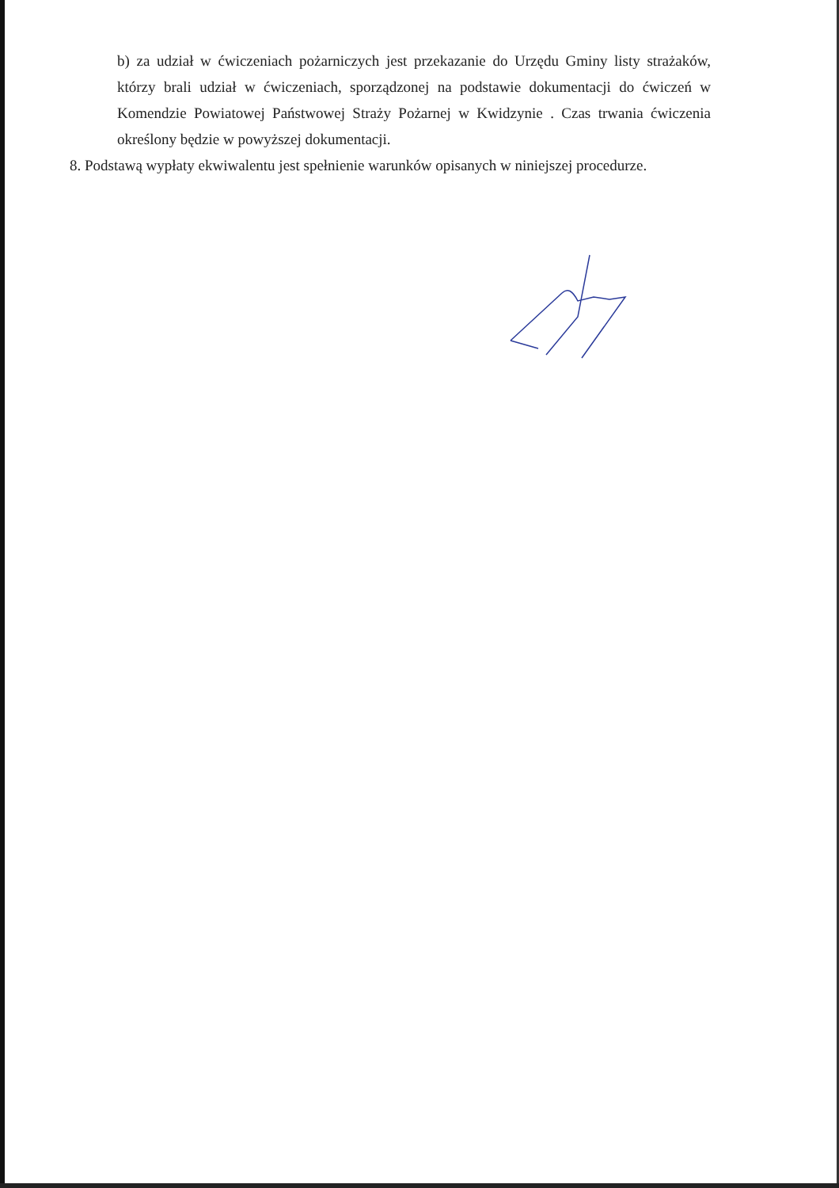b) za udział w ćwiczeniach pożarniczych jest przekazanie do Urzędu Gminy listy strażaków, którzy brali udział w ćwiczeniach, sporządzonej na podstawie dokumentacji do ćwiczeń w Komendzie Powiatowej Państwowej Straży Pożarnej w Kwidzynie . Czas trwania ćwiczenia określony będzie w powyższej dokumentacji.
8. Podstawą wypłaty ekwiwalentu jest spełnienie warunków opisanych w niniejszej procedurze.